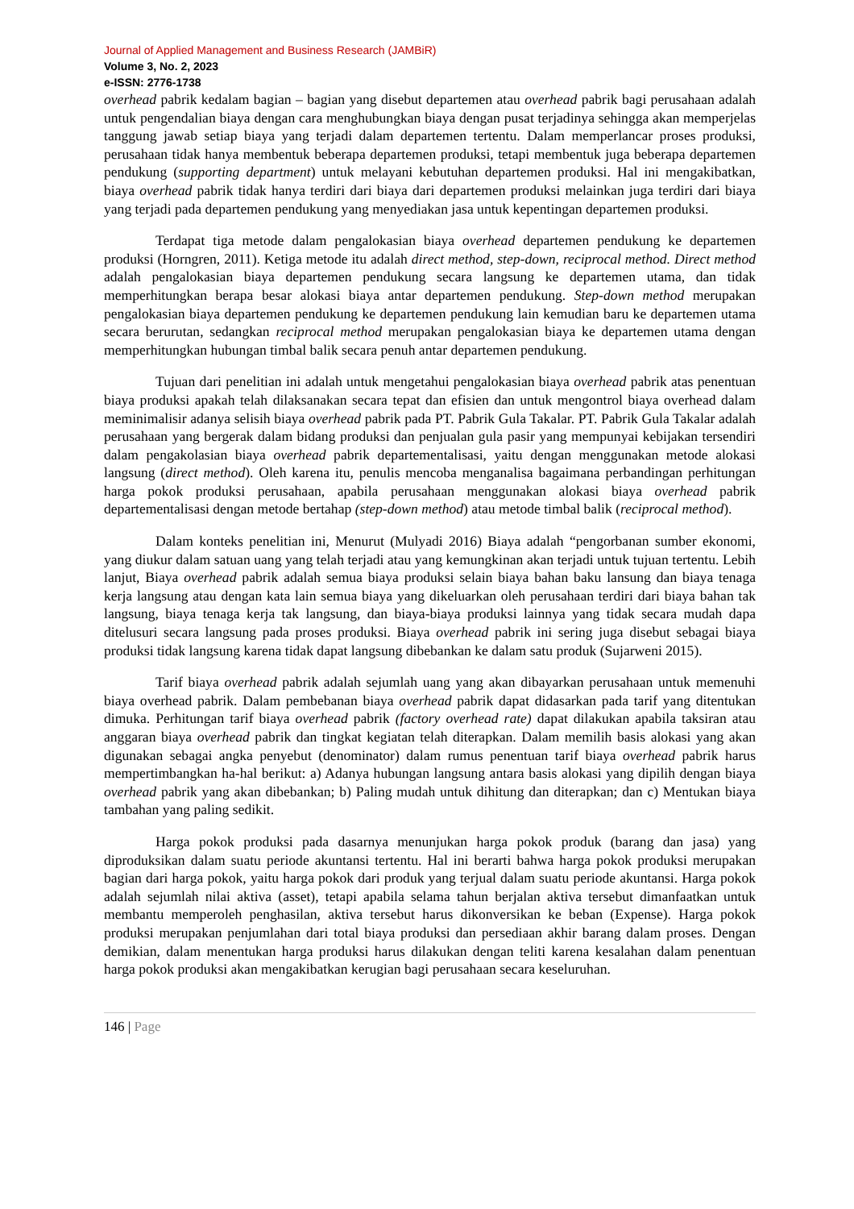Journal of Applied Management and Business Research (JAMBiR)
Volume 3, No. 2, 2023
e-ISSN: 2776-1738
overhead pabrik kedalam bagian – bagian yang disebut departemen atau overhead pabrik bagi perusahaan adalah untuk pengendalian biaya dengan cara menghubungkan biaya dengan pusat terjadinya sehingga akan memperjelas tanggung jawab setiap biaya yang terjadi dalam departemen tertentu. Dalam memperlancar proses produksi, perusahaan tidak hanya membentuk beberapa departemen produksi, tetapi membentuk juga beberapa departemen pendukung (supporting department) untuk melayani kebutuhan departemen produksi. Hal ini mengakibatkan, biaya overhead pabrik tidak hanya terdiri dari biaya dari departemen produksi melainkan juga terdiri dari biaya yang terjadi pada departemen pendukung yang menyediakan jasa untuk kepentingan departemen produksi.
Terdapat tiga metode dalam pengalokasian biaya overhead departemen pendukung ke departemen produksi (Horngren, 2011). Ketiga metode itu adalah direct method, step-down, reciprocal method. Direct method adalah pengalokasian biaya departemen pendukung secara langsung ke departemen utama, dan tidak memperhitungkan berapa besar alokasi biaya antar departemen pendukung. Step-down method merupakan pengalokasian biaya departemen pendukung ke departemen pendukung lain kemudian baru ke departemen utama secara berurutan, sedangkan reciprocal method merupakan pengalokasian biaya ke departemen utama dengan memperhitungkan hubungan timbal balik secara penuh antar departemen pendukung.
Tujuan dari penelitian ini adalah untuk mengetahui pengalokasian biaya overhead pabrik atas penentuan biaya produksi apakah telah dilaksanakan secara tepat dan efisien dan untuk mengontrol biaya overhead dalam meminimalisir adanya selisih biaya overhead pabrik pada PT. Pabrik Gula Takalar. PT. Pabrik Gula Takalar adalah perusahaan yang bergerak dalam bidang produksi dan penjualan gula pasir yang mempunyai kebijakan tersendiri dalam pengakolasian biaya overhead pabrik departementalisasi, yaitu dengan menggunakan metode alokasi langsung (direct method). Oleh karena itu, penulis mencoba menganalisa bagaimana perbandingan perhitungan harga pokok produksi perusahaan, apabila perusahaan menggunakan alokasi biaya overhead pabrik departementalisasi dengan metode bertahap (step-down method) atau metode timbal balik (reciprocal method).
Dalam konteks penelitian ini, Menurut (Mulyadi 2016) Biaya adalah “pengorbanan sumber ekonomi, yang diukur dalam satuan uang yang telah terjadi atau yang kemungkinan akan terjadi untuk tujuan tertentu. Lebih lanjut, Biaya overhead pabrik adalah semua biaya produksi selain biaya bahan baku lansung dan biaya tenaga kerja langsung atau dengan kata lain semua biaya yang dikeluarkan oleh perusahaan terdiri dari biaya bahan tak langsung, biaya tenaga kerja tak langsung, dan biaya-biaya produksi lainnya yang tidak secara mudah dapa ditelusuri secara langsung pada proses produksi. Biaya overhead pabrik ini sering juga disebut sebagai biaya produksi tidak langsung karena tidak dapat langsung dibebankan ke dalam satu produk (Sujarweni 2015).
Tarif biaya overhead pabrik adalah sejumlah uang yang akan dibayarkan perusahaan untuk memenuhi biaya overhead pabrik. Dalam pembebanan biaya overhead pabrik dapat didasarkan pada tarif yang ditentukan dimuka. Perhitungan tarif biaya overhead pabrik (factory overhead rate) dapat dilakukan apabila taksiran atau anggaran biaya overhead pabrik dan tingkat kegiatan telah diterapkan. Dalam memilih basis alokasi yang akan digunakan sebagai angka penyebut (denominator) dalam rumus penentuan tarif biaya overhead pabrik harus mempertimbangkan ha-hal berikut: a) Adanya hubungan langsung antara basis alokasi yang dipilih dengan biaya overhead pabrik yang akan dibebankan; b) Paling mudah untuk dihitung dan diterapkan; dan c) Mentukan biaya tambahan yang paling sedikit.
Harga pokok produksi pada dasarnya menunjukan harga pokok produk (barang dan jasa) yang diproduksikan dalam suatu periode akuntansi tertentu. Hal ini berarti bahwa harga pokok produksi merupakan bagian dari harga pokok, yaitu harga pokok dari produk yang terjual dalam suatu periode akuntansi. Harga pokok adalah sejumlah nilai aktiva (asset), tetapi apabila selama tahun berjalan aktiva tersebut dimanfaatkan untuk membantu memperoleh penghasilan, aktiva tersebut harus dikonversikan ke beban (Expense). Harga pokok produksi merupakan penjumlahan dari total biaya produksi dan persediaan akhir barang dalam proses. Dengan demikian, dalam menentukan harga produksi harus dilakukan dengan teliti karena kesalahan dalam penentuan harga pokok produksi akan mengakibatkan kerugian bagi perusahaan secara keseluruhan.
146 | Page